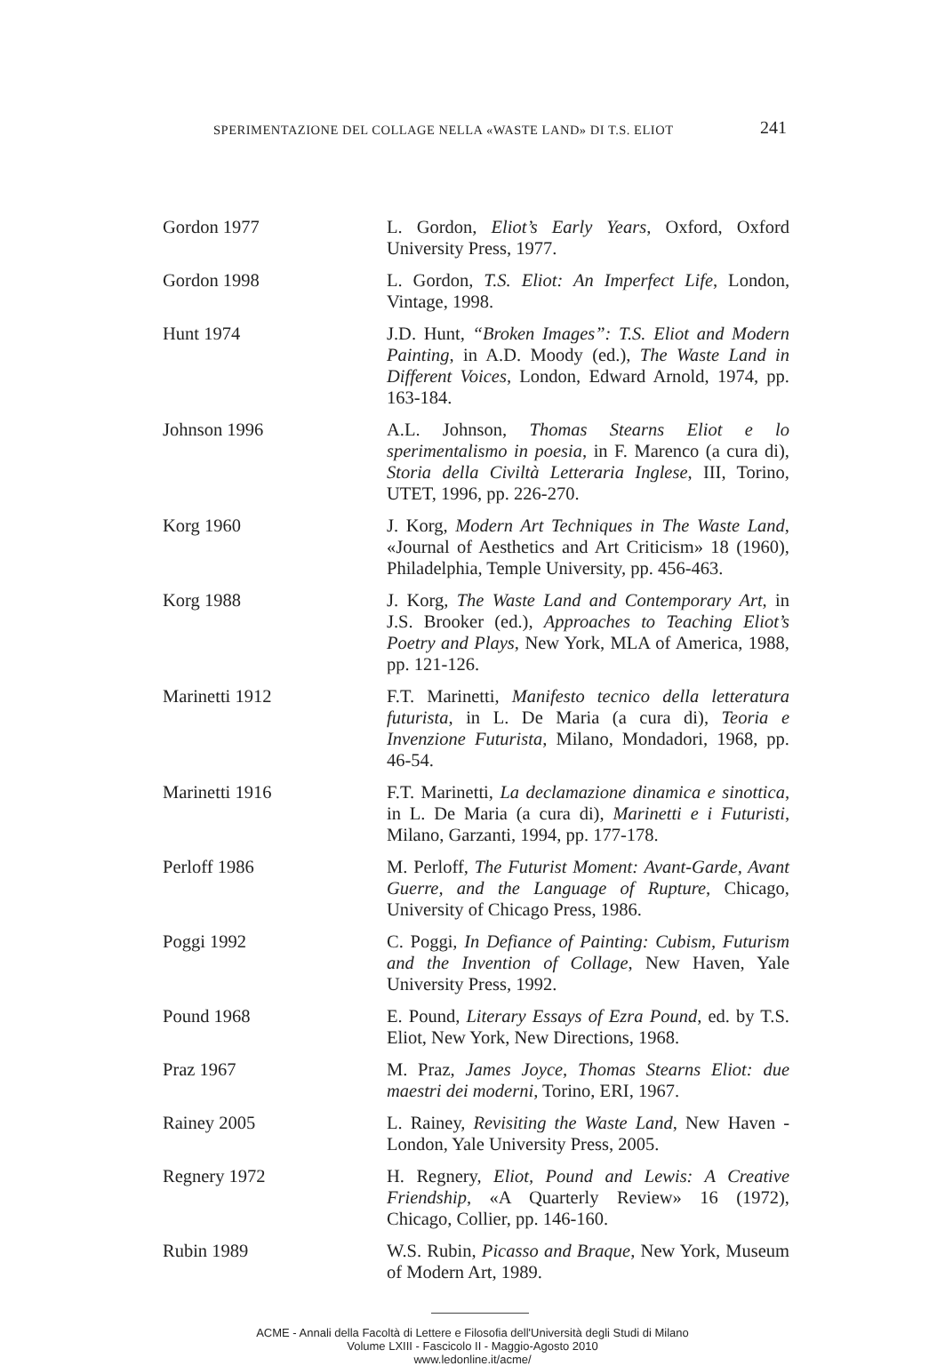SPERIMENTAZIONE DEL COLLAGE NELLA «WASTE LAND» DI T.S. ELIOT 241
Gordon 1977 L. Gordon, Eliot’s Early Years, Oxford, Oxford University Press, 1977.
Gordon 1998 L. Gordon, T.S. Eliot: An Imperfect Life, London, Vintage, 1998.
Hunt 1974 J.D. Hunt, “Broken Images”: T.S. Eliot and Modern Painting, in A.D. Moody (ed.), The Waste Land in Different Voices, London, Edward Arnold, 1974, pp. 163-184.
Johnson 1996 A.L. Johnson, Thomas Stearns Eliot e lo sperimentalismo in poesia, in F. Marenco (a cura di), Storia della Civiltà Letteraria Inglese, III, Torino, UTET, 1996, pp. 226-270.
Korg 1960 J. Korg, Modern Art Techniques in The Waste Land, «Journal of Aesthetics and Art Criticism» 18 (1960), Philadelphia, Temple University, pp. 456-463.
Korg 1988 J. Korg, The Waste Land and Contemporary Art, in J.S. Brooker (ed.), Approaches to Teaching Eliot’s Poetry and Plays, New York, MLA of America, 1988, pp. 121-126.
Marinetti 1912 F.T. Marinetti, Manifesto tecnico della letteratura futurista, in L. De Maria (a cura di), Teoria e Invenzione Futurista, Milano, Mondadori, 1968, pp. 46-54.
Marinetti 1916 F.T. Marinetti, La declamazione dinamica e sinottica, in L. De Maria (a cura di), Marinetti e i Futuristi, Milano, Garzanti, 1994, pp. 177-178.
Perloff 1986 M. Perloff, The Futurist Moment: Avant-Garde, Avant Guerre, and the Language of Rupture, Chicago, University of Chicago Press, 1986.
Poggi 1992 C. Poggi, In Defiance of Painting: Cubism, Futurism and the Invention of Collage, New Haven, Yale University Press, 1992.
Pound 1968 E. Pound, Literary Essays of Ezra Pound, ed. by T.S. Eliot, New York, New Directions, 1968.
Praz 1967 M. Praz, James Joyce, Thomas Stearns Eliot: due maestri dei moderni, Torino, ERI, 1967.
Rainey 2005 L. Rainey, Revisiting the Waste Land, New Haven - London, Yale University Press, 2005.
Regnery 1972 H. Regnery, Eliot, Pound and Lewis: A Creative Friendship, «A Quarterly Review» 16 (1972), Chicago, Collier, pp. 146-160.
Rubin 1989 W.S. Rubin, Picasso and Braque, New York, Museum of Modern Art, 1989.
ACME - Annali della Facoltà di Lettere e Filosofia dell'Università degli Studi di Milano
Volume LXIII - Fascicolo II - Maggio-Agosto 2010
www.ledonline.it/acme/